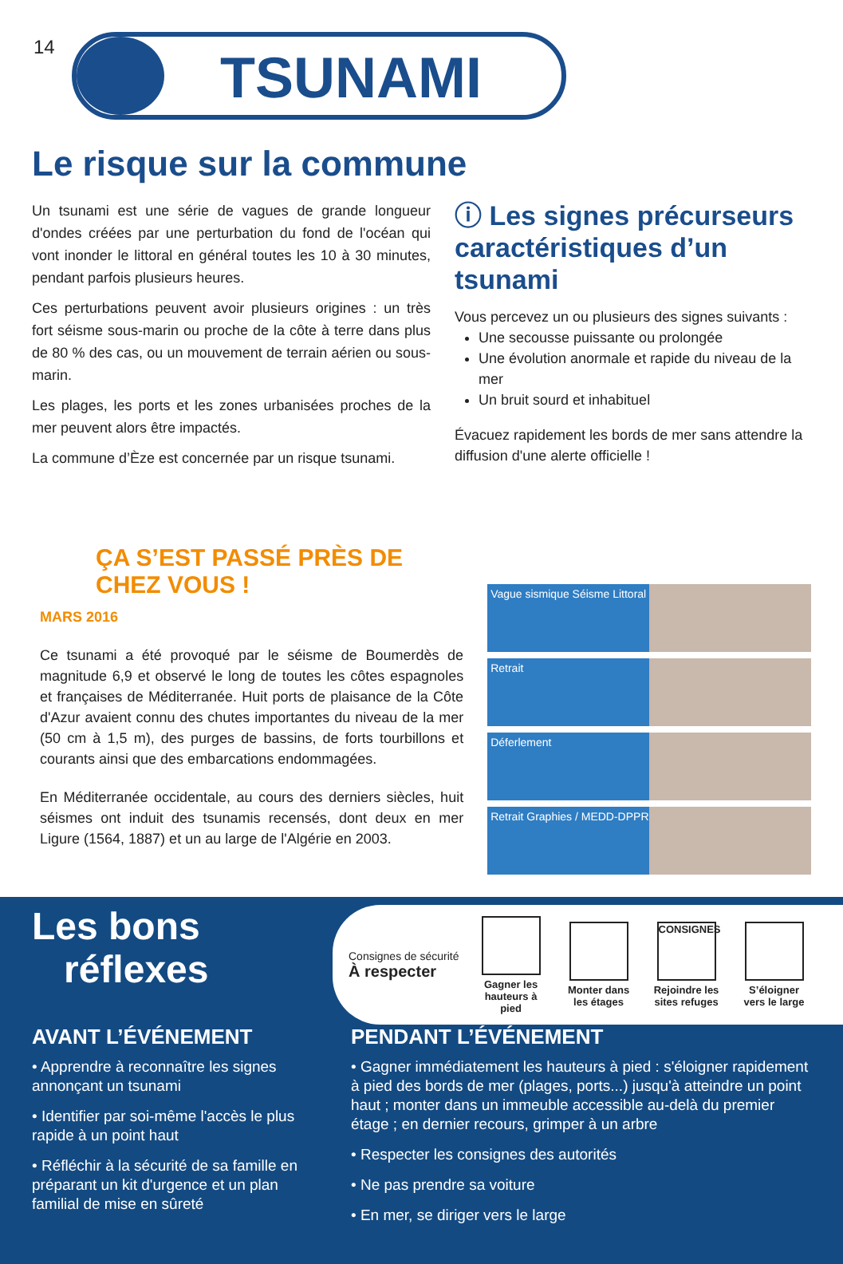14 TSUNAMI
Le risque sur la commune
Un tsunami est une série de vagues de grande longueur d'ondes créées par une perturbation du fond de l'océan qui vont inonder le littoral en général toutes les 10 à 30 minutes, pendant parfois plusieurs heures.
Ces perturbations peuvent avoir plusieurs origines : un très fort séisme sous-marin ou proche de la côte à terre dans plus de 80 % des cas, ou un mouvement de terrain aérien ou sous-marin.
Les plages, les ports et les zones urbanisées proches de la mer peuvent alors être impactés.
La commune d’Èze est concernée par un risque tsunami.
ⓘ Les signes précurseurs caractéristiques d’un tsunami
Vous percevez un ou plusieurs des signes suivants :
Une secousse puissante ou prolongée
Une évolution anormale et rapide du niveau de la mer
Un bruit sourd et inhabituel
Évacuez rapidement les bords de mer sans attendre la diffusion d'une alerte officielle !
ÇA S’EST PASSÉ PRÈS DE CHEZ VOUS !
MARS 2016
Ce tsunami a été provoqué par le séisme de Boumerdès de magnitude 6,9 et observé le long de toutes les côtes espagnoles et françaises de Méditerranée. Huit ports de plaisance de la Côte d'Azur avaient connu des chutes importantes du niveau de la mer (50 cm à 1,5 m), des purges de bassins, de forts tourbillons et courants ainsi que des embarcations endommagées.
En Méditerranée occidentale, au cours des derniers siècles, huit séismes ont induit des tsunamis recensés, dont deux en mer Ligure (1564, 1887) et un au large de l'Algérie en 2003.
Vague sismique Séisme Littoral
Retrait
Déferlement
Retrait Graphies / MEDD-DPPR
Les bons
réflexes
Consignes de sécurité
À respecter
Gagner les hauteurs à pied
Monter dans les étages
CONSIGNES
Rejoindre les sites refuges
S’éloigner vers le large
AVANT L’ÉVÉNEMENT
• Apprendre à reconnaître les signes annonçant un tsunami
• Identifier par soi-même l'accès le plus rapide à un point haut
• Réfléchir à la sécurité de sa famille en préparant un kit d'urgence et un plan familial de mise en sûreté
PENDANT L’ÉVÉNEMENT
• Gagner immédiatement les hauteurs à pied : s'éloigner rapidement à pied des bords de mer (plages, ports...) jusqu'à atteindre un point haut ; monter dans un immeuble accessible au-delà du premier étage ; en dernier recours, grimper à un arbre
• Respecter les consignes des autorités
• Ne pas prendre sa voiture
• En mer, se diriger vers le large